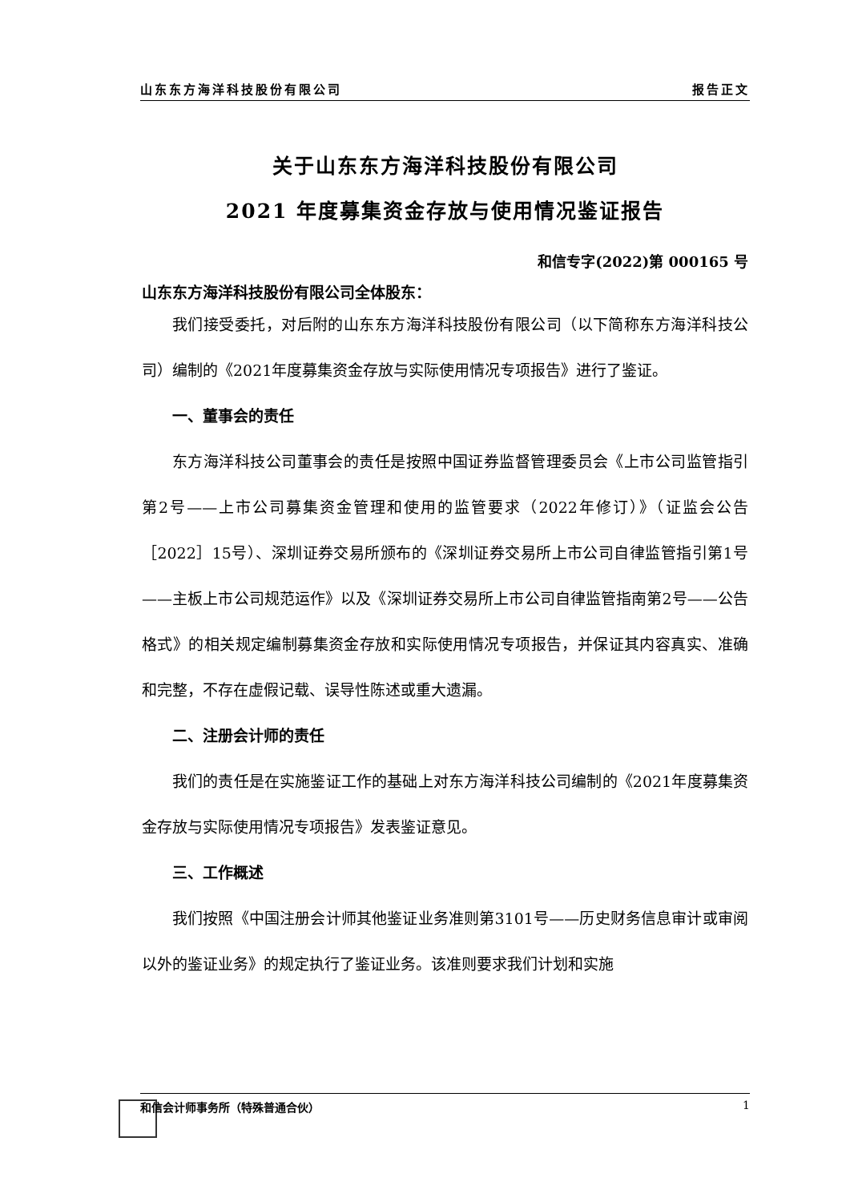山东东方海洋科技股份有限公司 报告正文
关于山东东方海洋科技股份有限公司
2021 年度募集资金存放与使用情况鉴证报告
和信专字(2022)第 000165 号
山东东方海洋科技股份有限公司全体股东：
我们接受委托，对后附的山东东方海洋科技股份有限公司（以下简称东方海洋科技公司）编制的《2021年度募集资金存放与实际使用情况专项报告》进行了鉴证。
一、董事会的责任
东方海洋科技公司董事会的责任是按照中国证券监督管理委员会《上市公司监管指引第2号——上市公司募集资金管理和使用的监管要求（2022年修订）》（证监会公告［2022］15号）、深圳证券交易所颁布的《深圳证券交易所上市公司自律监管指引第1号——主板上市公司规范运作》以及《深圳证券交易所上市公司自律监管指南第2号——公告格式》的相关规定编制募集资金存放和实际使用情况专项报告，并保证其内容真实、准确和完整，不存在虚假记载、误导性陈述或重大遗漏。
二、注册会计师的责任
我们的责任是在实施鉴证工作的基础上对东方海洋科技公司编制的《2021年度募集资金存放与实际使用情况专项报告》发表鉴证意见。
三、工作概述
我们按照《中国注册会计师其他鉴证业务准则第3101号——历史财务信息审计或审阅以外的鉴证业务》的规定执行了鉴证业务。该准则要求我们计划和实施
和信会计师事务所（特殊普通合伙） 1